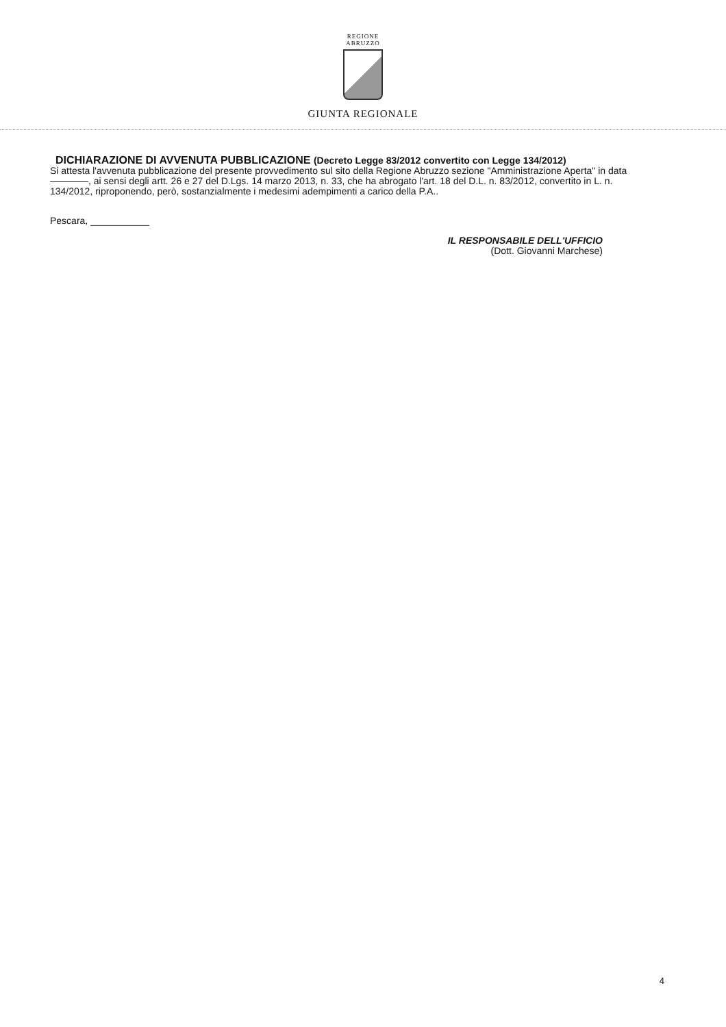REGIONE
ABRUZZO
GIUNTA REGIONALE
DICHIARAZIONE DI AVVENUTA PUBBLICAZIONE (Decreto Legge 83/2012 convertito con Legge 134/2012)
Si attesta l'avvenuta pubblicazione del presente provvedimento sul sito della Regione Abruzzo sezione "Amministrazione Aperta" in data ————, ai sensi degli artt. 26 e 27 del D.Lgs. 14 marzo 2013, n. 33, che ha abrogato l'art. 18 del D.L. n. 83/2012, convertito in L. n. 134/2012, riproponendo, però, sostanzialmente i medesimi adempimenti a carico della P.A..
Pescara, ___________
IL RESPONSABILE DELL'UFFICIO
(Dott. Giovanni Marchese)
4